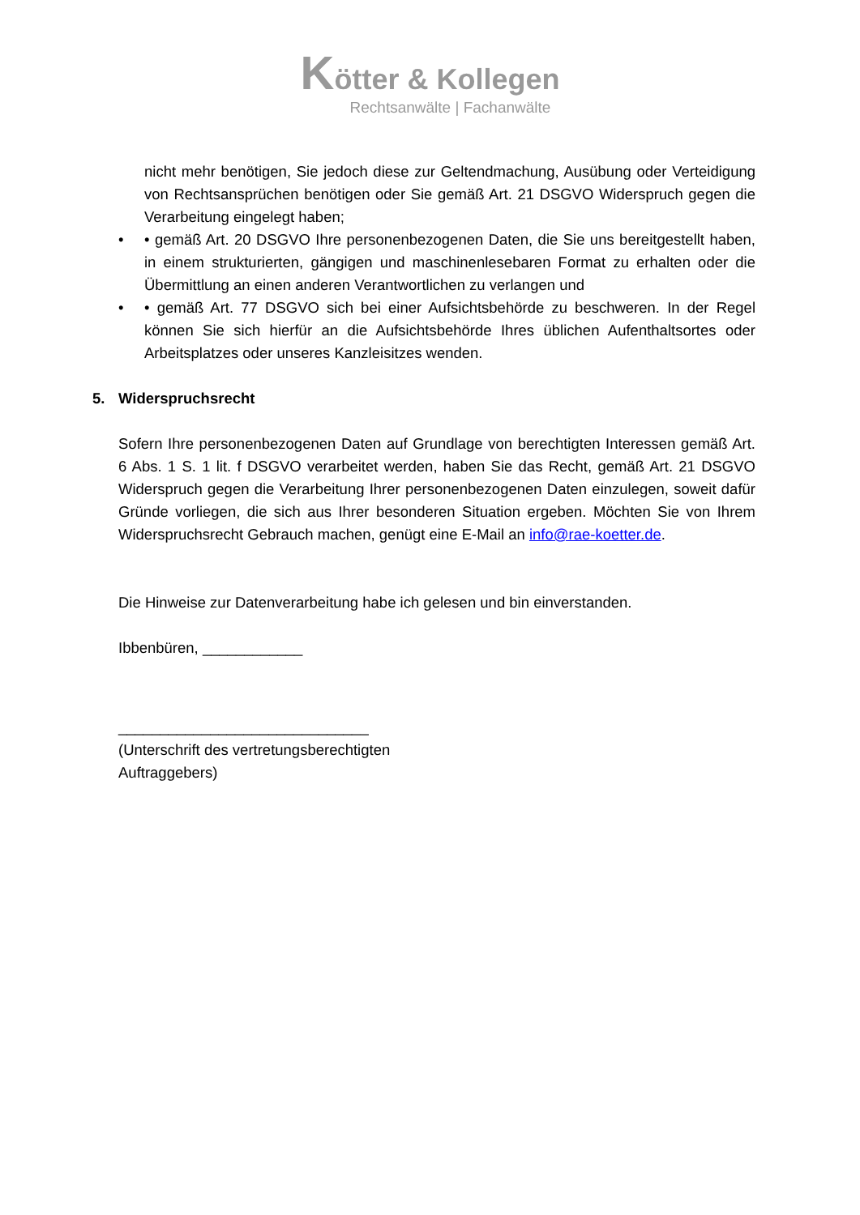Kötter & Kollegen
Rechtsanwälte | Fachanwälte
nicht mehr benötigen, Sie jedoch diese zur Geltendmachung, Ausübung oder Verteidigung von Rechtsansprüchen benötigen oder Sie gemäß Art. 21 DSGVO Widerspruch gegen die Verarbeitung eingelegt haben;
• • gemäß Art. 20 DSGVO Ihre personenbezogenen Daten, die Sie uns bereitgestellt haben, in einem strukturierten, gängigen und maschinenlesebaren Format zu erhalten oder die Übermittlung an einen anderen Verantwortlichen zu verlangen und
• • gemäß Art. 77 DSGVO sich bei einer Aufsichtsbehörde zu beschweren. In der Regel können Sie sich hierfür an die Aufsichtsbehörde Ihres üblichen Aufenthaltsortes oder Arbeitsplatzes oder unseres Kanzleisitzes wenden.
5. Widerspruchsrecht
Sofern Ihre personenbezogenen Daten auf Grundlage von berechtigten Interessen gemäß Art. 6 Abs. 1 S. 1 lit. f DSGVO verarbeitet werden, haben Sie das Recht, gemäß Art. 21 DSGVO Widerspruch gegen die Verarbeitung Ihrer personenbezogenen Daten einzulegen, soweit dafür Gründe vorliegen, die sich aus Ihrer besonderen Situation ergeben. Möchten Sie von Ihrem Widerspruchsrecht Gebrauch machen, genügt eine E-Mail an info@rae-koetter.de.
Die Hinweise zur Datenverarbeitung habe ich gelesen und bin einverstanden.
Ibbenbüren, ____________
______________________________
(Unterschrift des vertretungsberechtigten
Auftraggebers)